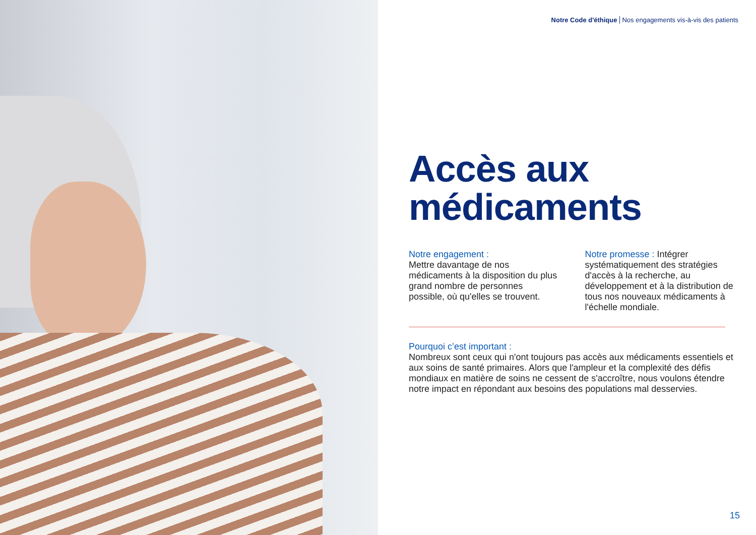Notre Code d'éthique Nos engagements vis-à-vis des patients
Accès aux médicaments
Notre engagement :
Mettre davantage de nos médicaments à la disposition du plus grand nombre de personnes possible, où qu'elles se trouvent.
Notre promesse : Intégrer systématiquement des stratégies d'accès à la recherche, au développement et à la distribution de tous nos nouveaux médicaments à l'échelle mondiale.
Pourquoi c’est important :
Nombreux sont ceux qui n'ont toujours pas accès aux médicaments essentiels et aux soins de santé primaires. Alors que l'ampleur et la complexité des défis mondiaux en matière de soins ne cessent de s'accroître, nous voulons étendre notre impact en répondant aux besoins des populations mal desservies.
15